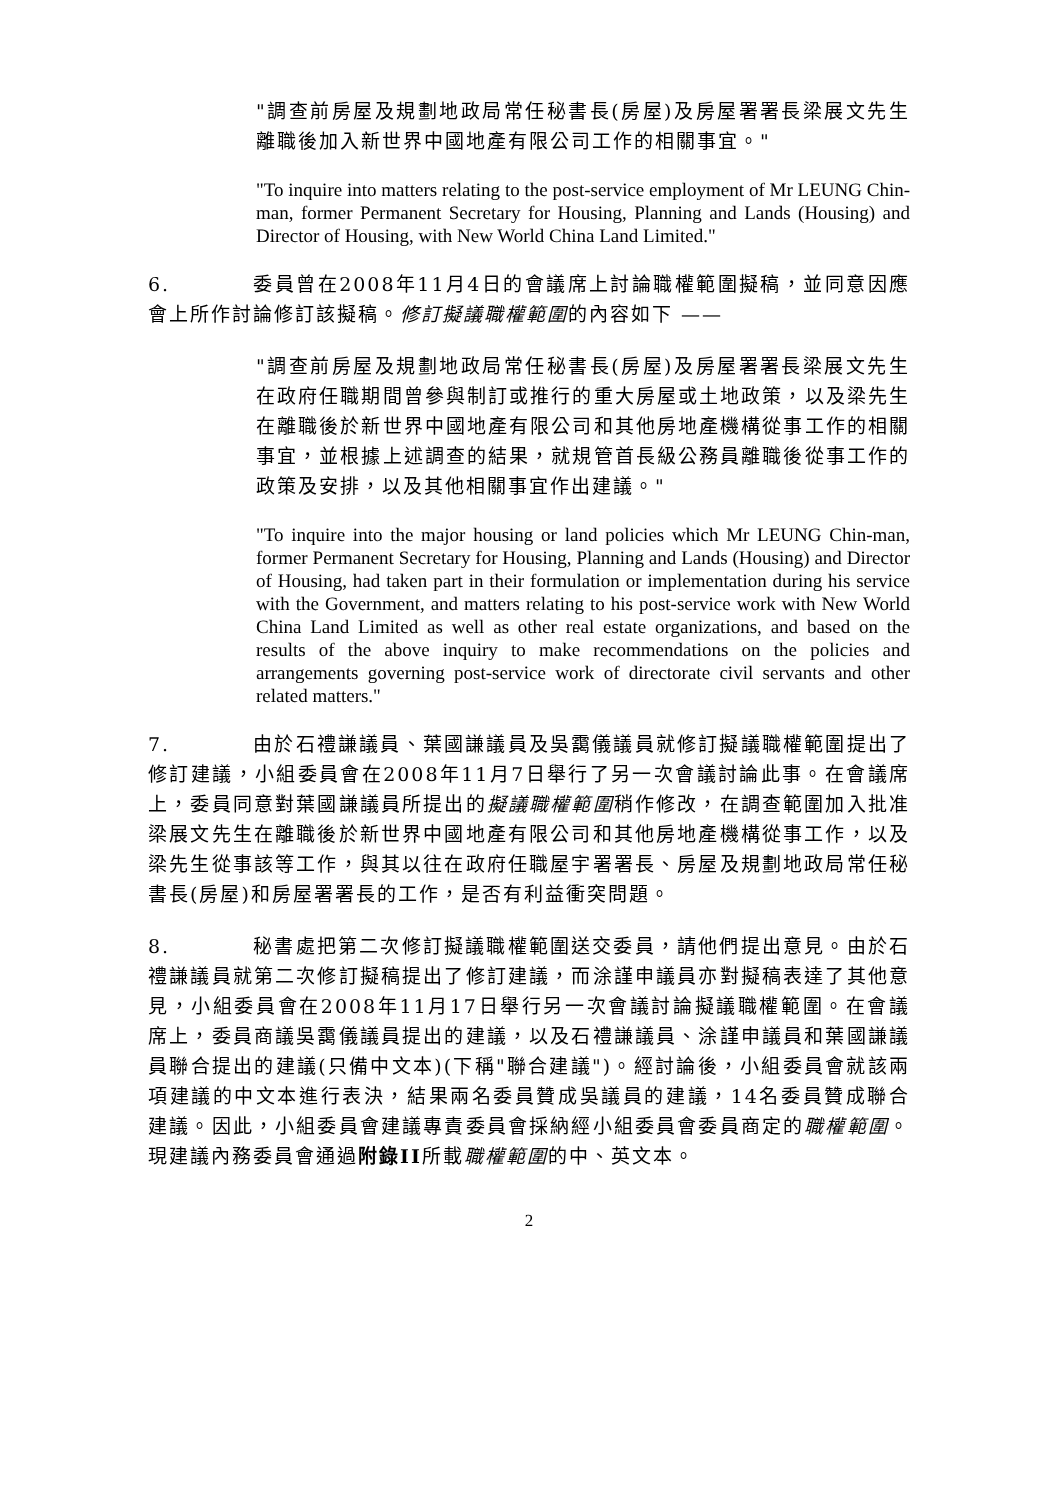"調查前房屋及規劃地政局常任秘書長(房屋)及房屋署署長梁展文先生離職後加入新世界中國地產有限公司工作的相關事宜。"
"To inquire into matters relating to the post-service employment of Mr LEUNG Chin-man, former Permanent Secretary for Housing, Planning and Lands (Housing) and Director of Housing, with New World China Land Limited."
6. 委員曾在2008年11月4日的會議席上討論職權範圍擬稿，並同意因應會上所作討論修訂該擬稿。修訂擬議職權範圍的內容如下 ——
"調查前房屋及規劃地政局常任秘書長(房屋)及房屋署署長梁展文先生在政府任職期間曾參與制訂或推行的重大房屋或土地政策，以及梁先生在離職後於新世界中國地產有限公司和其他房地產機構從事工作的相關事宜，並根據上述調查的結果，就規管首長級公務員離職後從事工作的政策及安排，以及其他相關事宜作出建議。"
"To inquire into the major housing or land policies which Mr LEUNG Chin-man, former Permanent Secretary for Housing, Planning and Lands (Housing) and Director of Housing, had taken part in their formulation or implementation during his service with the Government, and matters relating to his post-service work with New World China Land Limited as well as other real estate organizations, and based on the results of the above inquiry to make recommendations on the policies and arrangements governing post-service work of directorate civil servants and other related matters."
7. 由於石禮謙議員、葉國謙議員及吳靄儀議員就修訂擬議職權範圍提出了修訂建議，小組委員會在2008年11月7日舉行了另一次會議討論此事。在會議席上，委員同意對葉國謙議員所提出的擬議職權範圍稍作修改，在調查範圍加入批准梁展文先生在離職後於新世界中國地產有限公司和其他房地產機構從事工作，以及梁先生從事該等工作，與其以往在政府任職屋宇署署長、房屋及規劃地政局常任秘書長(房屋)和房屋署署長的工作，是否有利益衝突問題。
8. 秘書處把第二次修訂擬議職權範圍送交委員，請他們提出意見。由於石禮謙議員就第二次修訂擬稿提出了修訂建議，而涂謹申議員亦對擬稿表達了其他意見，小組委員會在2008年11月17日舉行另一次會議討論擬議職權範圍。在會議席上，委員商議吳靄儀議員提出的建議，以及石禮謙議員、涂謹申議員和葉國謙議員聯合提出的建議(只備中文本)(下稱"聯合建議")。經討論後，小組委員會就該兩項建議的中文本進行表決，結果兩名委員贊成吳議員的建議，14名委員贊成聯合建議。因此，小組委員會建議專責委員會採納經小組委員會委員商定的職權範圍。現建議內務委員會通過附錄II所載職權範圍的中、英文本。
2